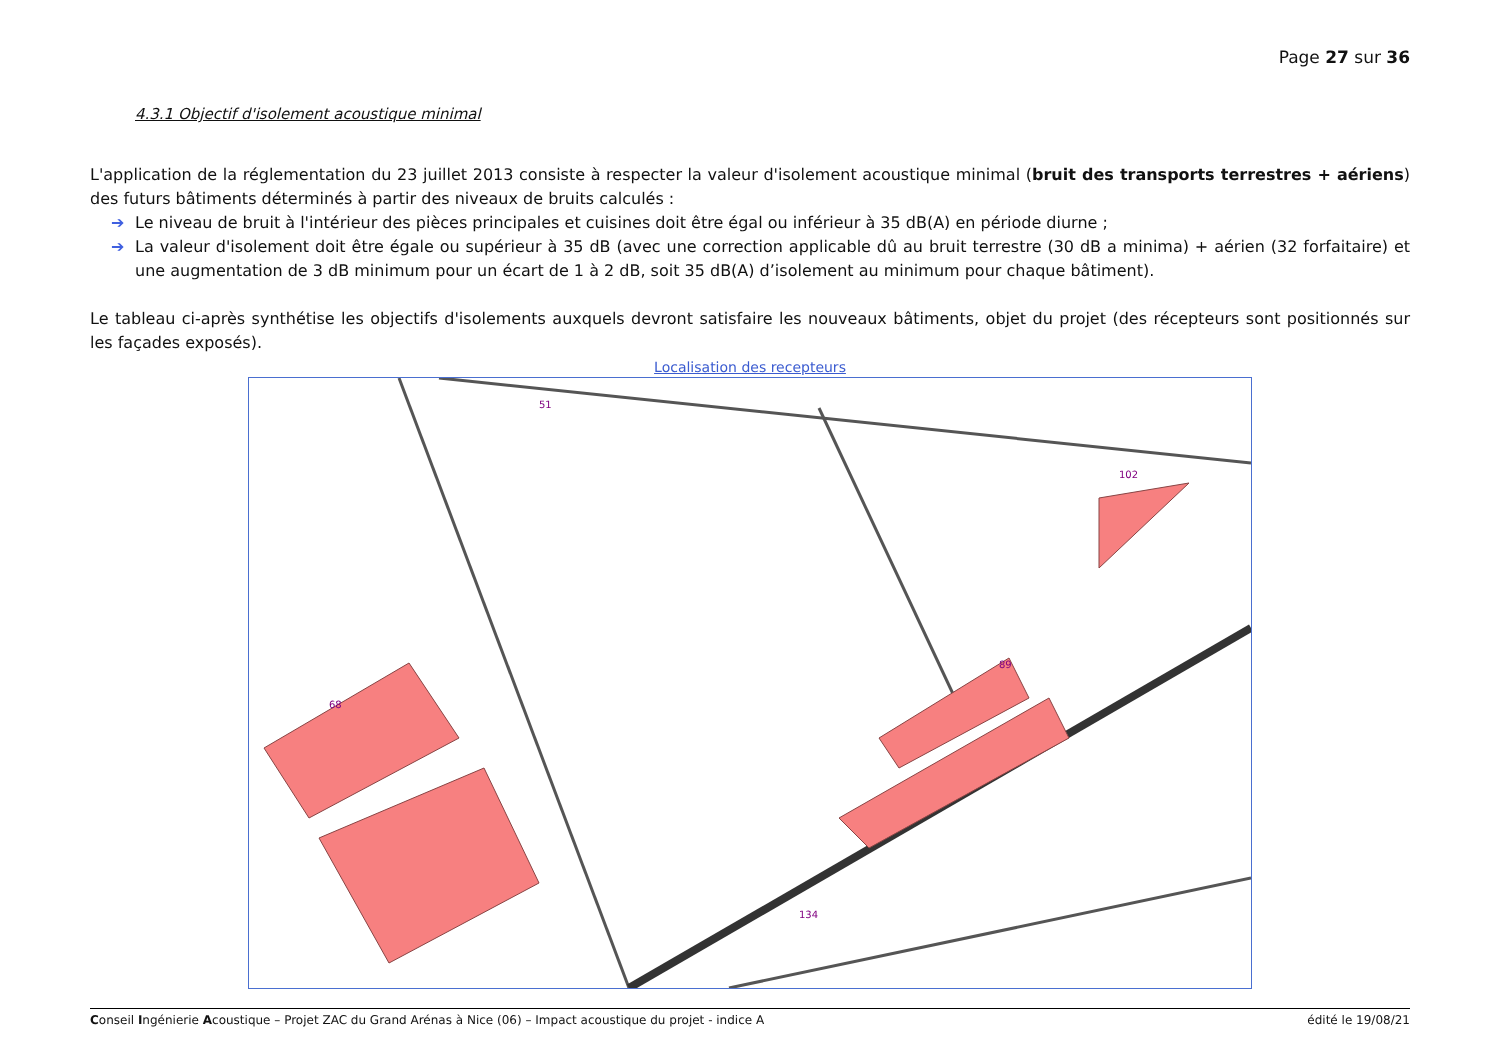Page 27 sur 36
4.3.1 Objectif d'isolement acoustique minimal
L'application de la réglementation du 23 juillet 2013 consiste à respecter la valeur d'isolement acoustique minimal (bruit des transports terrestres + aériens) des futurs bâtiments déterminés à partir des niveaux de bruits calculés :
➔ Le niveau de bruit à l'intérieur des pièces principales et cuisines doit être égal ou inférieur à 35 dB(A) en période diurne ;
➔ La valeur d'isolement doit être égale ou supérieur à 35 dB (avec une correction applicable dû au bruit terrestre (30 dB a minima) + aérien (32 forfaitaire) et une augmentation de 3 dB minimum pour un écart de 1 à 2 dB, soit 35 dB(A) d’isolement au minimum pour chaque bâtiment).
Le tableau ci-après synthétise les objectifs d'isolements auxquels devront satisfaire les nouveaux bâtiments, objet du projet (des récepteurs sont positionnés sur les façades exposés).
Localisation des recepteurs
51
68
102
89
134
Conseil Ingénierie Acoustique – Projet ZAC du Grand Arénas à Nice (06) – Impact acoustique du projet - indice A édité le 19/08/21